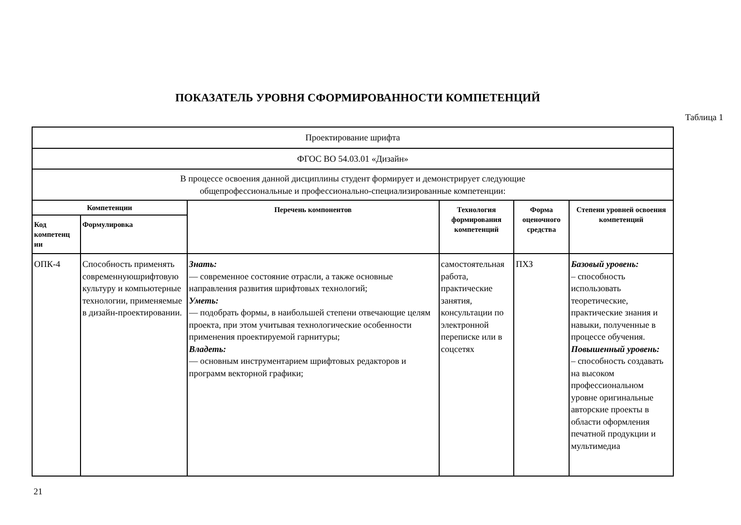ПОКАЗАТЕЛЬ УРОВНЯ СФОРМИРОВАННОСТИ КОМПЕТЕНЦИЙ
Таблица 1
| Проектирование шрифта | | | | | |
| ФГОС ВО 54.03.01 «Дизайн» | | | | | |
| В процессе освоения данной дисциплины студент формирует и демонстрирует следующие общепрофессиональные и профессионально-специализированные компетенции: | | | | | |
| Компетенции | | Перечень компонентов | Технология формирования компетенций | Форма оценочного средства | Степени уровней освоения компетенций |
| Код компетенц ии | Формулировка | | | | |
| ОПК-4 | Способность применять современнуюшрифтовую культуру и компьютерные технологии, применяемые в дизайн-проектировании. | Знать: — современное состояние отрасли, а также основные направления развития шрифтовых технологий; Уметь: — подобрать формы, в наибольшей степени отвечающие целям проекта, при этом учитывая технологические особенности применения проектируемой гарнитуры; Владеть: — основным инструментарием шрифтовых редакторов и программ векторной графики; | самостоятельная работа, практические занятия, консультации по электронной переписке или в соцсетях | ПХЗ | Базовый уровень: – способность использовать теоретические, практические знания и навыки, полученные в процессе обучения. Повышенный уровень: – способность создавать на высоком профессиональном уровне оригинальные авторские проекты в области оформления печатной продукции и мультимедиа |
21